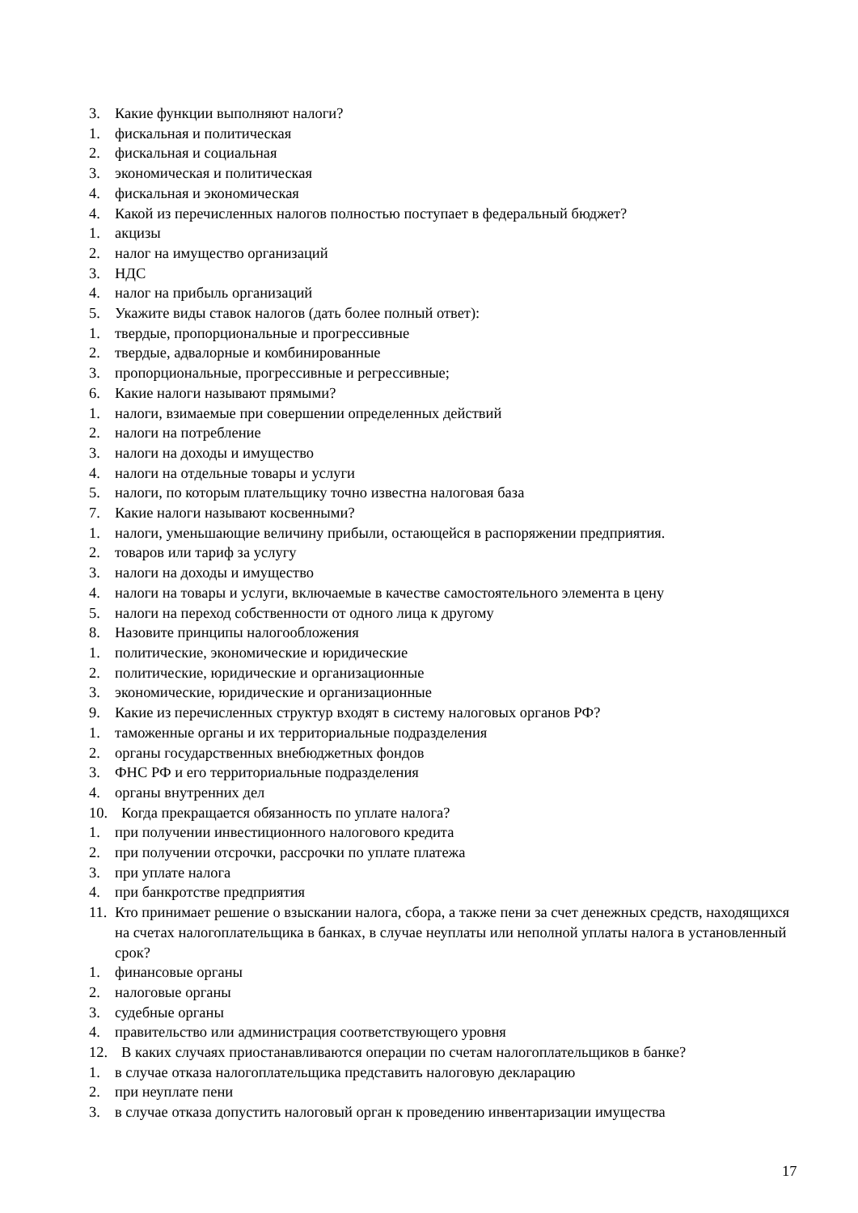3. Какие функции выполняют налоги?
1. фискальная и политическая
2. фискальная и социальная
3. экономическая и политическая
4. фискальная и экономическая
4. Какой из перечисленных налогов полностью поступает в федеральный бюджет?
1. акцизы
2. налог на имущество организаций
3. НДС
4. налог на прибыль организаций
5. Укажите виды ставок налогов (дать более полный ответ):
1. твердые, пропорциональные и прогрессивные
2. твердые, адвалорные и комбинированные
3. пропорциональные, прогрессивные и регрессивные;
6. Какие налоги называют прямыми?
1. налоги, взимаемые при совершении определенных действий
2. налоги на потребление
3. налоги на доходы и имущество
4. налоги на отдельные товары и услуги
5. налоги, по которым плательщику точно известна налоговая база
7. Какие налоги называют косвенными?
1. налоги, уменьшающие величину прибыли, остающейся в распоряжении предприятия.
2. товаров или тариф за услугу
3. налоги на доходы и имущество
4. налоги на товары и услуги, включаемые в качестве самостоятельного элемента в цену
5. налоги на переход собственности от одного лица к другому
8. Назовите принципы налогообложения
1. политические, экономические и юридические
2. политические, юридические и организационные
3. экономические, юридические и организационные
9. Какие из перечисленных структур входят в систему налоговых органов РФ?
1. таможенные органы и их территориальные подразделения
2. органы государственных внебюджетных фондов
3. ФНС РФ и его территориальные подразделения
4. органы внутренних дел
10. Когда прекращается обязанность по уплате налога?
1. при получении инвестиционного налогового кредита
2. при получении отсрочки, рассрочки по уплате платежа
3. при уплате налога
4. при банкротстве предприятия
11. Кто принимает решение о взыскании налога, сбора, а также пени за счет денежных средств, находящихся на счетах налогоплательщика в банках, в случае неуплаты или неполной уплаты налога в установленный срок?
1. финансовые органы
2. налоговые органы
3. судебные органы
4. правительство или администрация соответствующего уровня
12. В каких случаях приостанавливаются операции по счетам налогоплательщиков в банке?
1. в случае отказа налогоплательщика представить налоговую декларацию
2. при неуплате пени
3. в случае отказа допустить налоговый орган к проведению инвентаризации имущества
17